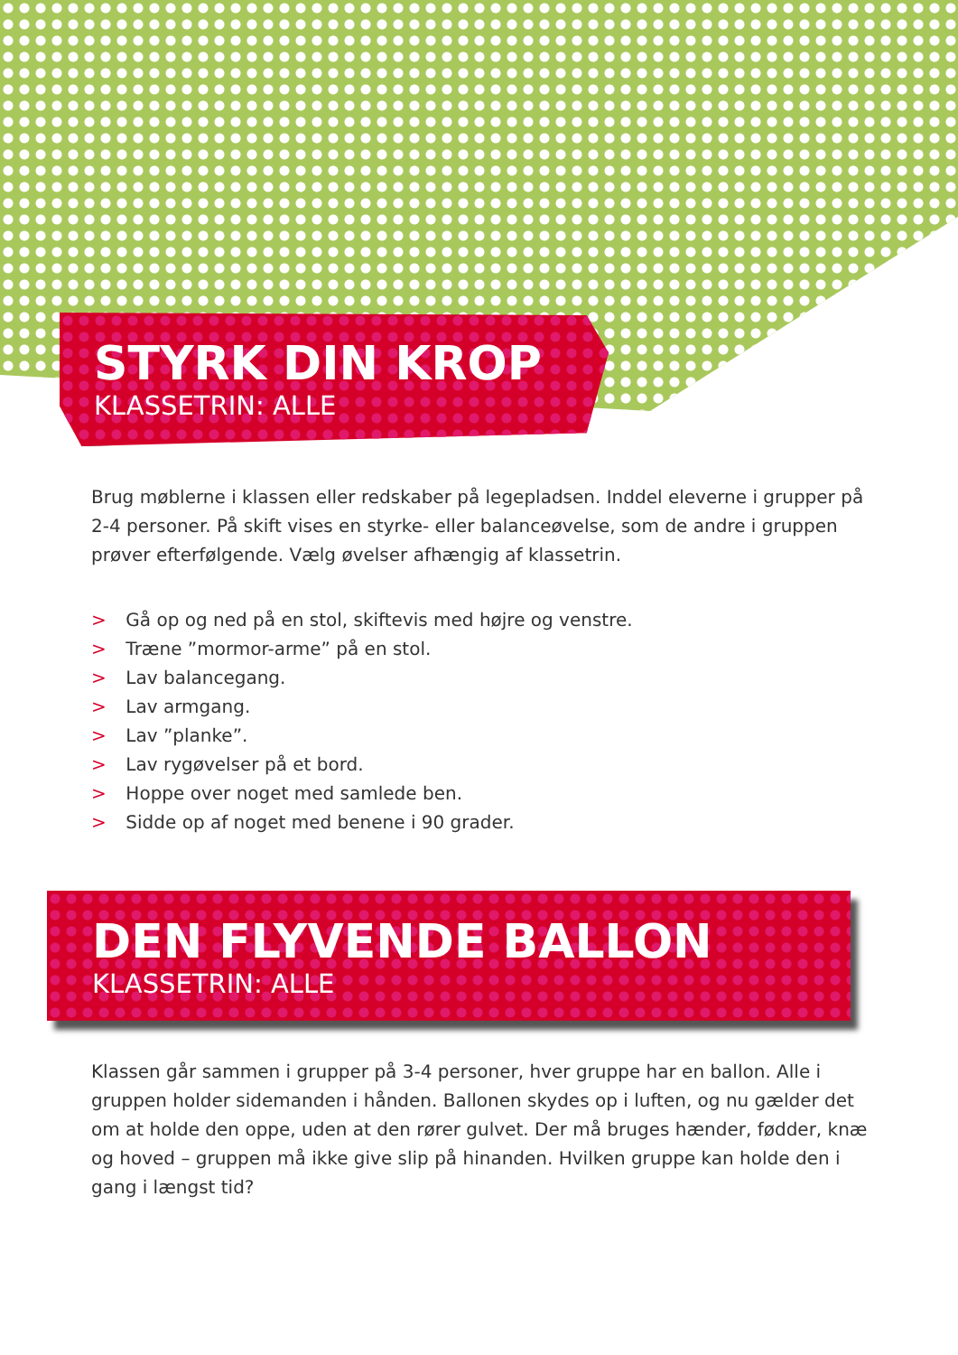STYRK DIN KROP
KLASSETRIN: ALLE
Brug møblerne i klassen eller redskaber på legepladsen. Inddel eleverne i grupper på 2-4 personer. På skift vises en styrke- eller balanceøvelse, som de andre i gruppen prøver efterfølgende. Vælg øvelser afhængig af klassetrin.
> Gå op og ned på en stol, skiftevis med højre og venstre.
> Træne ”mormor-arme” på en stol.
> Lav balancegang.
> Lav armgang.
> Lav ”planke”.
> Lav rygøvelser på et bord.
> Hoppe over noget med samlede ben.
> Sidde op af noget med benene i 90 grader.
DEN FLYVENDE BALLON
KLASSETRIN: ALLE
Klassen går sammen i grupper på 3-4 personer, hver gruppe har en ballon. Alle i gruppen holder sidemanden i hånden. Ballonen skydes op i luften, og nu gælder det om at holde den oppe, uden at den rører gulvet. Der må bruges hænder, fødder, knæ og hoved – gruppen må ikke give slip på hinanden. Hvilken gruppe kan holde den i gang i længst tid?